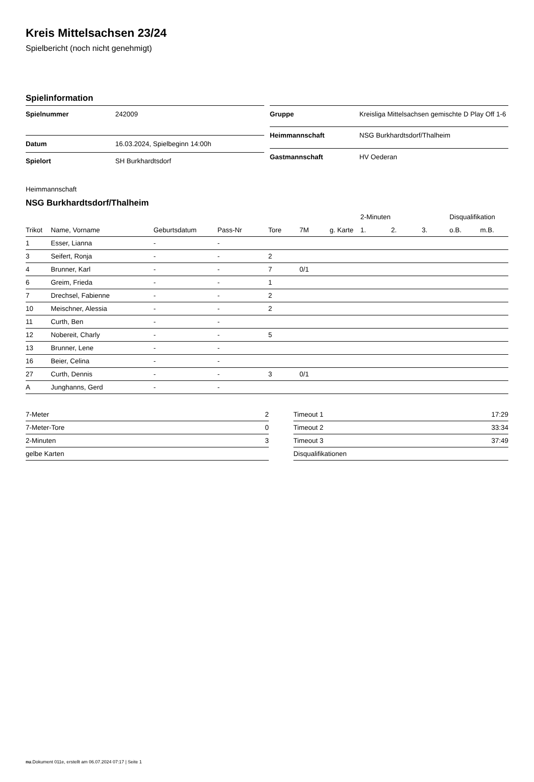Kreis Mittelsachsen 23/24
Spielbericht (noch nicht genehmigt)
Spielinformation
| Spielnummer | 242009 |
| Datum | 16.03.2024, Spielbeginn 14:00h |
| Spielort | SH Burkhardtsdorf |
| Gruppe | Kreisliga Mittelsachsen gemischte D Play Off 1-6 |
| Heimmannschaft | NSG Burkhardtsdorf/Thalheim |
| Gastmannschaft | HV Oederan |
Heimmannschaft
NSG Burkhardtsdorf/Thalheim
| | | | | | | | 2-Minuten | | | Disqualifikation | |
| --- | --- | --- | --- | --- | --- | --- | --- | --- | --- | --- | --- |
| Trikot | Name, Vorname | Geburtsdatum | Pass-Nr | Tore | 7M | g. Karte | 1. | 2. | 3. | o.B. | m.B. |
| 1 | Esser, Lianna | - | - | | | | | | | | |
| 3 | Seifert, Ronja | - | - | 2 | | | | | | | |
| 4 | Brunner, Karl | - | - | 7 | 0/1 | | | | | | |
| 6 | Greim, Frieda | - | - | 1 | | | | | | | |
| 7 | Drechsel, Fabienne | - | - | 2 | | | | | | | |
| 10 | Meischner, Alessia | - | - | 2 | | | | | | | |
| 11 | Curth, Ben | - | - | | | | | | | | |
| 12 | Nobereit, Charly | - | - | 5 | | | | | | | |
| 13 | Brunner, Lene | - | - | | | | | | | | |
| 16 | Beier, Celina | - | - | | | | | | | | |
| 27 | Curth, Dennis | - | - | 3 | 0/1 | | | | | | |
| A | Junghanns, Gerd | - | - | | | | | | | | |
| 7-Meter | 2 |
| 7-Meter-Tore | 0 |
| 2-Minuten | 3 |
| gelbe Karten | |
| Timeout 1 | 17:29 |
| Timeout 2 | 33:34 |
| Timeout 3 | 37:49 |
| Disqualifikationen | |
nu.Dokument 011e, erstellt am 06.07.2024 07:17 | Seite 1